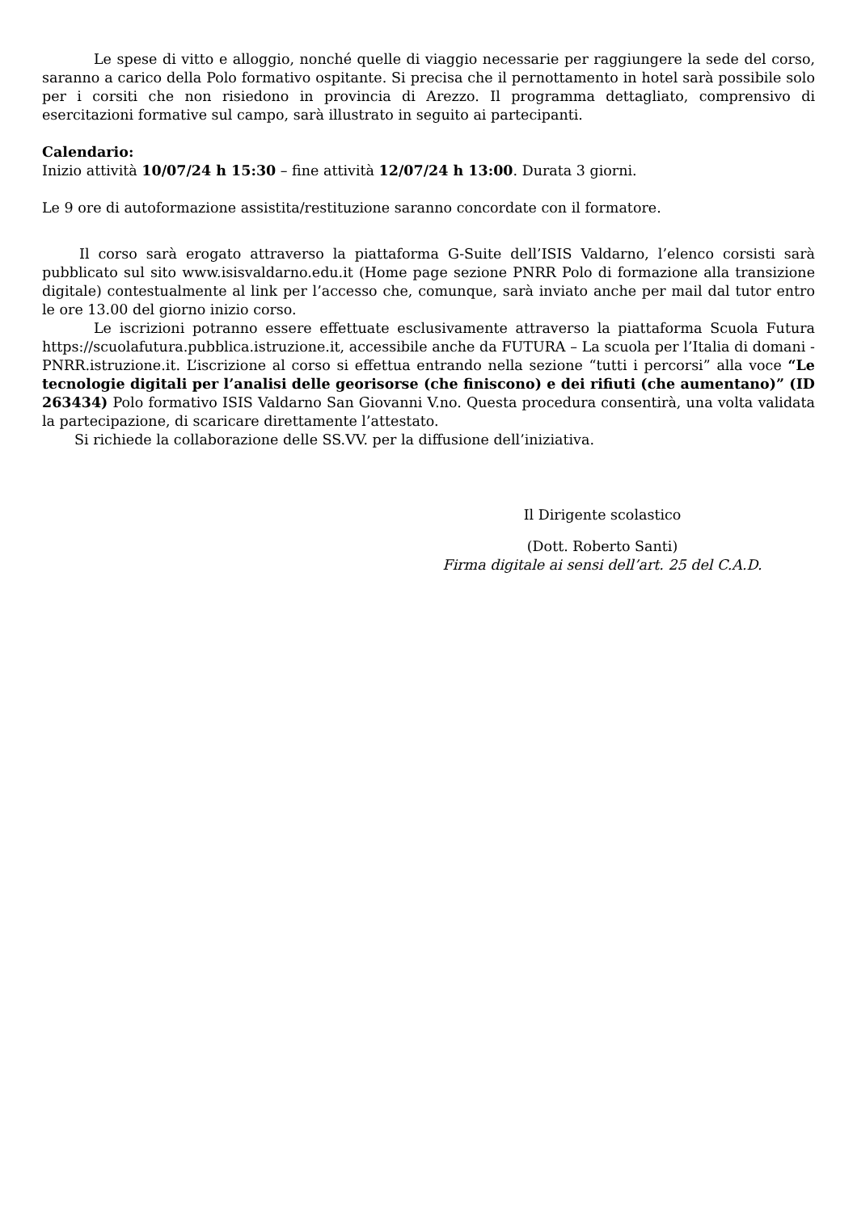Le spese di vitto e alloggio, nonché quelle di viaggio necessarie per raggiungere la sede del corso, saranno a carico della Polo formativo ospitante. Si precisa che il pernottamento in hotel sarà possibile solo per i corsiti che non risiedono in provincia di Arezzo. Il programma dettagliato, comprensivo di esercitazioni formative sul campo, sarà illustrato in seguito ai partecipanti.
Calendario:
Inizio attività 10/07/24 h 15:30 – fine attività 12/07/24 h 13:00. Durata 3 giorni.
Le 9 ore di autoformazione assistita/restituzione saranno concordate con il formatore.
Il corso sarà erogato attraverso la piattaforma G-Suite dell’ISIS Valdarno, l’elenco corsisti sarà pubblicato sul sito www.isisvaldarno.edu.it (Home page sezione PNRR Polo di formazione alla transizione digitale) contestualmente al link per l’accesso che, comunque, sarà inviato anche per mail dal tutor entro le ore 13.00 del giorno inizio corso.
Le iscrizioni potranno essere effettuate esclusivamente attraverso la piattaforma Scuola Futura https://scuolafutura.pubblica.istruzione.it, accessibile anche da FUTURA – La scuola per l’Italia di domani - PNRR.istruzione.it. L’iscrizione al corso si effettua entrando nella sezione “tutti i percorsi” alla voce “Le tecnologie digitali per l’analisi delle georisorse (che finiscono) e dei rifiuti (che aumentano)” (ID 263434) Polo formativo ISIS Valdarno San Giovanni V.no. Questa procedura consentirà, una volta validata la partecipazione, di scaricare direttamente l’attestato.
Si richiede la collaborazione delle SS.VV. per la diffusione dell’iniziativa.
Il Dirigente scolastico
(Dott. Roberto Santi)
Firma digitale ai sensi dell’art. 25 del C.A.D.